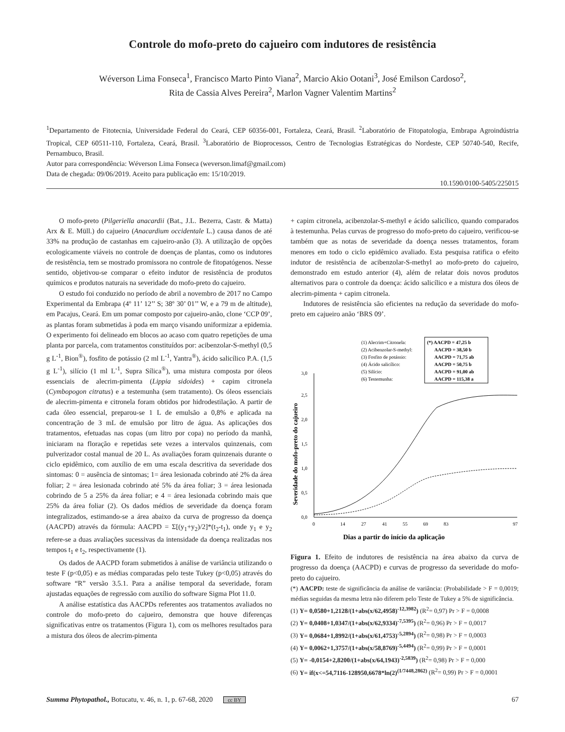Controle do mofo-preto do cajueiro com indutores de resistência
Wéverson Lima Fonseca<sup>1</sup>, Francisco Marto Pinto Viana<sup>2</sup>, Marcio Akio Ootani<sup>3</sup>, José Emilson Cardoso<sup>2</sup>,
Rita de Cassia Alves Pereira<sup>2</sup>, Marlon Vagner Valentim Martins<sup>2</sup>
<sup>1</sup> Departamento de Fitotecnia, Universidade Federal do Ceará, CEP 60356-001, Fortaleza, Ceará, Brasil. <sup>2</sup>Laboratório de Fitopatologia, Embrapa Agroindústria Tropical, CEP 60511-110, Fortaleza, Ceará, Brasil. <sup>3</sup>Laboratório de Bioprocessos, Centro de Tecnologias Estratégicas do Nordeste, CEP 50740-540, Recife, Pernambuco, Brasil.
Autor para correspondência: Wéverson Lima Fonseca (weverson.limaf@gmail.com)
Data de chegada: 09/06/2019. Aceito para publicação em: 15/10/2019.
10.1590/0100-5405/225015
O mofo-preto (Pilgeriella anacardii (Bat., J.L. Bezerra, Castr. & Matta) Arx & E. Müll.) do cajueiro (Anacardium occidentale L.) causa danos de até 33% na produção de castanhas em cajueiro-anão (3). A utilização de opções ecologicamente viáveis no controle de doenças de plantas, como os indutores de resistência, tem se mostrado promissora no controle de fitopatógenos. Nesse sentido, objetivou-se comparar o efeito indutor de resistência de produtos químicos e produtos naturais na severidade do mofo-preto do cajueiro.
O estudo foi conduzido no período de abril a novembro de 2017 no Campo Experimental da Embrapa (4º 11’ 12’’ S; 38º 30’ 01’’ W, e a 79 m de altitude), em Pacajus, Ceará. Em um pomar composto por cajueiro-anão, clone ‘CCP 09’, as plantas foram submetidas à poda em março visando uniformizar a epidemia. O experimento foi delineado em blocos ao acaso com quatro repetições de uma planta por parcela, com tratamentos constituídos por: acibenzolar-S-methyl (0,5 g L<sup>-1</sup>, Bion<sup>®</sup>), fosfito de potássio (2 ml L<sup>-1</sup>, Yantra<sup>®</sup>), ácido salicílico P.A. (1,5 g L<sup>-1</sup>), silício (1 ml L<sup>-1</sup>, Supra Sílica<sup>®</sup>), uma mistura composta por óleos essenciais de alecrim-pimenta (Lippia sidoides) + capim citronela (Cymbopogon citratus) e a testemunha (sem tratamento). Os óleos essenciais de alecrim-pimenta e citronela foram obtidos por hidrodestilação. A partir de cada óleo essencial, preparou-se 1 L de emulsão a 0,8% e aplicada na concentração de 3 mL de emulsão por litro de água. As aplicações dos tratamentos, efetuadas nas copas (um litro por copa) no período da manhã, iniciaram na floração e repetidas sete vezes a intervalos quinzenais, com pulverizador costal manual de 20 L. As avaliações foram quinzenais durante o ciclo epidêmico, com auxílio de em uma escala descritiva da severidade dos sintomas: 0 = ausência de sintomas; 1= área lesionada cobrindo até 2% da área foliar; 2 = área lesionada cobrindo até 5% da área foliar; 3 = área lesionada cobrindo de 5 a 25% da área foliar; e 4 = área lesionada cobrindo mais que 25% da área foliar (2). Os dados médios de severidade da doença foram integralizados, estimando-se a área abaixo da curva de progresso da doença (AACPD) através da fórmula: AACPD = Σ[(y<sub>1</sub>+y<sub>2</sub>)/2]*(t<sub>2</sub>-t<sub>1</sub>), onde y<sub>1</sub> e y<sub>2</sub> refere-se a duas avaliações sucessivas da intensidade da doença realizadas nos tempos t<sub>1</sub> e t<sub>2</sub>, respectivamente (1).
Os dados de AACPD foram submetidos à análise de variância utilizando o teste F (p<0,05) e as médias comparadas pelo teste Tukey (p<0,05) através do software “R” versão 3.5.1. Para a análise temporal da severidade, foram ajustadas equações de regressão com auxílio do software Sigma Plot 11.0.
A análise estatística das AACPDs referentes aos tratamentos avaliados no controle do mofo-preto do cajueiro, demonstra que houve diferenças significativas entre os tratamentos (Figura 1), com os melhores resultados para a mistura dos óleos de alecrim-pimenta
+ capim citronela, acibenzolar-S-methyl e ácido salicílico, quando comparados à testemunha. Pelas curvas de progresso do mofo-preto do cajueiro, verificou-se também que as notas de severidade da doença nesses tratamentos, foram menores em todo o ciclo epidêmico avaliado. Esta pesquisa ratifica o efeito indutor de resistência de acibenzolar-S-methyl ao mofo-preto do cajueiro, demonstrado em estudo anterior (4), além de relatar dois novos produtos alternativos para o controle da doença: ácido salicílico e a mistura dos óleos de alecrim-pimenta + capim citronela.
Indutores de resistência são eficientes na redução da severidade do mofo-preto em cajueiro anão ‘BRS 09’.
(1) Alecrim+Citronela:
(2) Acibenzolar-S-methyl:
(3) Fosfito de potássio:
(4) Ácido salicílico:
(5) Silício:
(6) Testemunha:
(*) AACPD = 47,25 b
AACPD = 38,50 b
AACPD = 71,75 ab
AACPD = 50,75 b
AACPD = 91,00 ab
AACPD = 115,38 a
0,0
0,5
1,0
1,5
2,0
2,5
3,0
0
14
27
41
55
69
83
97
Dias a partir do início da aplicação
Severidade do mofo-preto do cajueiro
Figura 1. Efeito de indutores de resistência na área abaixo da curva de progresso da doença (AACPD) e curvas de progresso da severidade do mofo-preto do cajueiro.
(*) AACPD: teste de significância da análise de variância: (Probabilidade > F = 0,0019; médias seguidas da mesma letra não diferem pelo Teste de Tukey a 5% de significância.
(1) Y= 0,0580+1,2128/(1+abs(x/62,4958)<sup>-12,3982</sup>) (R<sup>2</sup>= 0,97) Pr > F = 0,0008
(2) Y= 0,0408+1,0347/(1+abs(x/62,9334)<sup>-7,5395</sup>) (R<sup>2</sup>= 0,96) Pr > F = 0,0017
(3) Y= 0,0684+1,8992/(1+abs(x/61,4753)<sup>-5,2894</sup>) (R<sup>2</sup>= 0,98) Pr > F = 0,0003
(4) Y= 0,0062+1,3757/(1+abs(x/58,8769)<sup>-5,4494</sup>) (R<sup>2</sup>= 0,99) Pr > F = 0,0001
(5) Y= -0,0154+2,8200/(1+abs(x/64,1943)<sup>-2,5839</sup>) (R<sup>2</sup>= 0,98) Pr > F = 0,000
(6) Y= if(x<=54,7116-128950,6678*ln(2)<sup>(1/7448,2862)</sup> (R<sup>2</sup>= 0,99) Pr > F = 0,0001
Summa Phytopathol., Botucatu, v. 46, n. 1, p. 67-68, 2020 cc BY 67